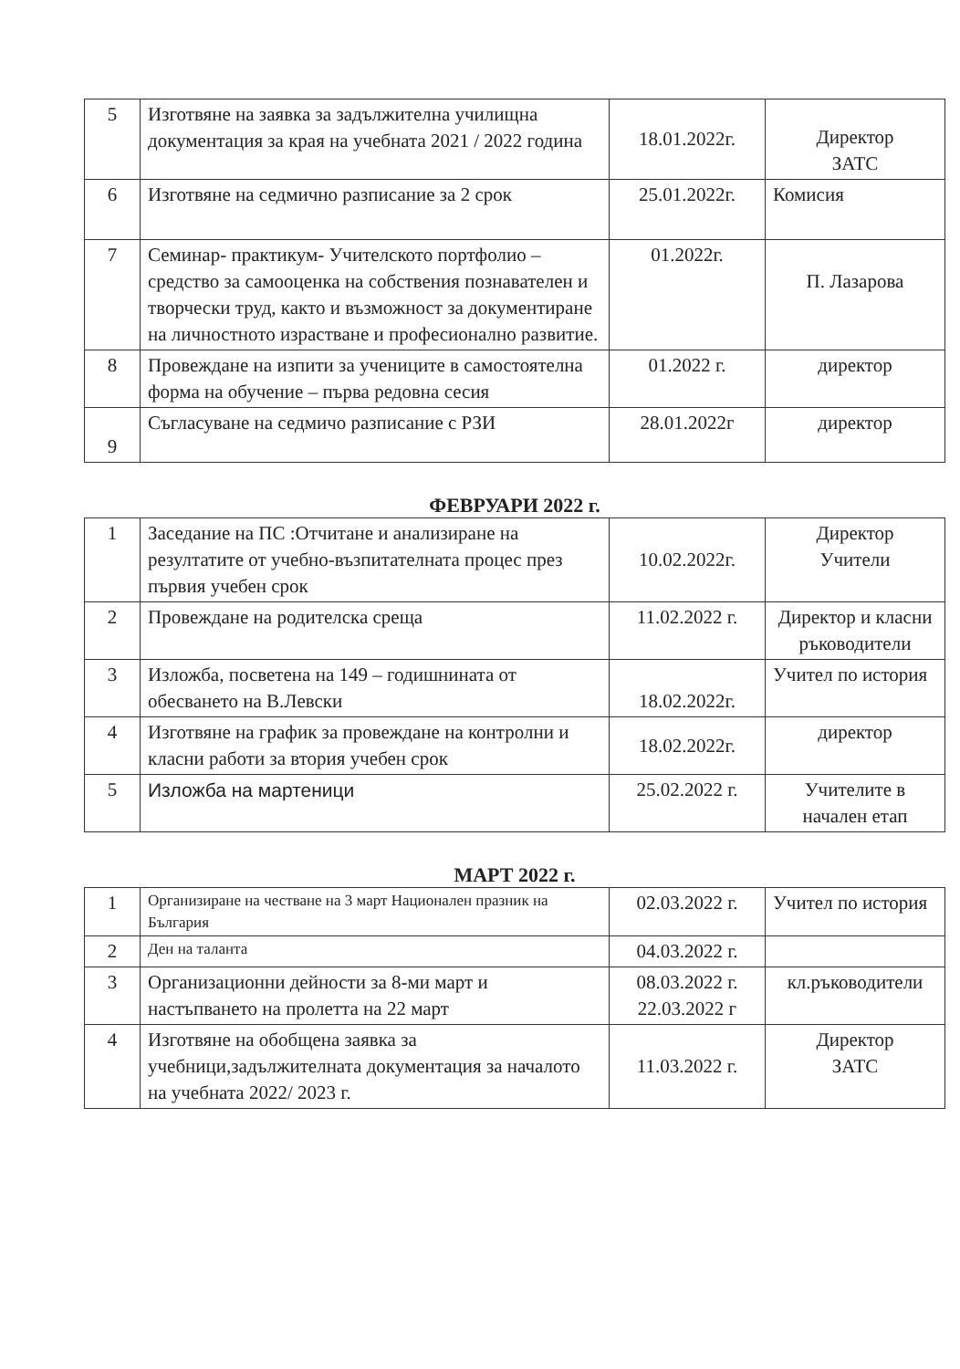| 5 | Изготвяне на заявка за задължителна училищна документация за края на учебната 2021 / 2022 година | 18.01.2022г. | Директор ЗАТС |
| 6 | Изготвяне на седмично разписание за 2 срок | 25.01.2022г. | Комисия |
| 7 | Семинар- практикум- Учителското портфолио – средство за самооценка на собствения познавателен и творчески труд, както и възможност за документиране на личностното израстване и професионално развитие. | 01.2022г. | П. Лазарова |
| 8 | Провеждане на изпити за учениците в самостоятелна форма на обучение – първа редовна сесия | 01.2022 г. | директор |
| 9 | Съгласуване на седмичо разписание с РЗИ | 28.01.2022г | директор |
ФЕВРУАРИ 2022 г.
| 1 | Заседание на ПС :Отчитане и анализиране на резултатите от учебно-възпитателната процес през първия учебен срок | 10.02.2022г. | Директор Учители |
| 2 | Провеждане на родителска среща | 11.02.2022 г. | Директор и класни ръководители |
| 3 | Изложба, посветена на 149 – годишнината от обесването на В.Левски | 18.02.2022г. | Учител по история |
| 4 | Изготвяне на график за провеждане на контролни и класни работи за втория учебен срок | 18.02.2022г. | директор |
| 5 | Изложба на мартеници | 25.02.2022 г. | Учителите в начален етап |
МАРТ 2022 г.
| 1 | Организиране на честване на 3 март Национален празник на България | 02.03.2022 г. | Учител по история |
| 2 | Ден на таланта | 04.03.2022 г. | |
| 3 | Организационни дейности за 8-ми март и настъпването на пролетта на 22 март | 08.03.2022 г. 22.03.2022 г | кл.ръководители |
| 4 | Изготвяне на обобщена заявка за учебници,задължителната документация за началото на учебната 2022/ 2023 г. | 11.03.2022 г. | Директор ЗАТС |